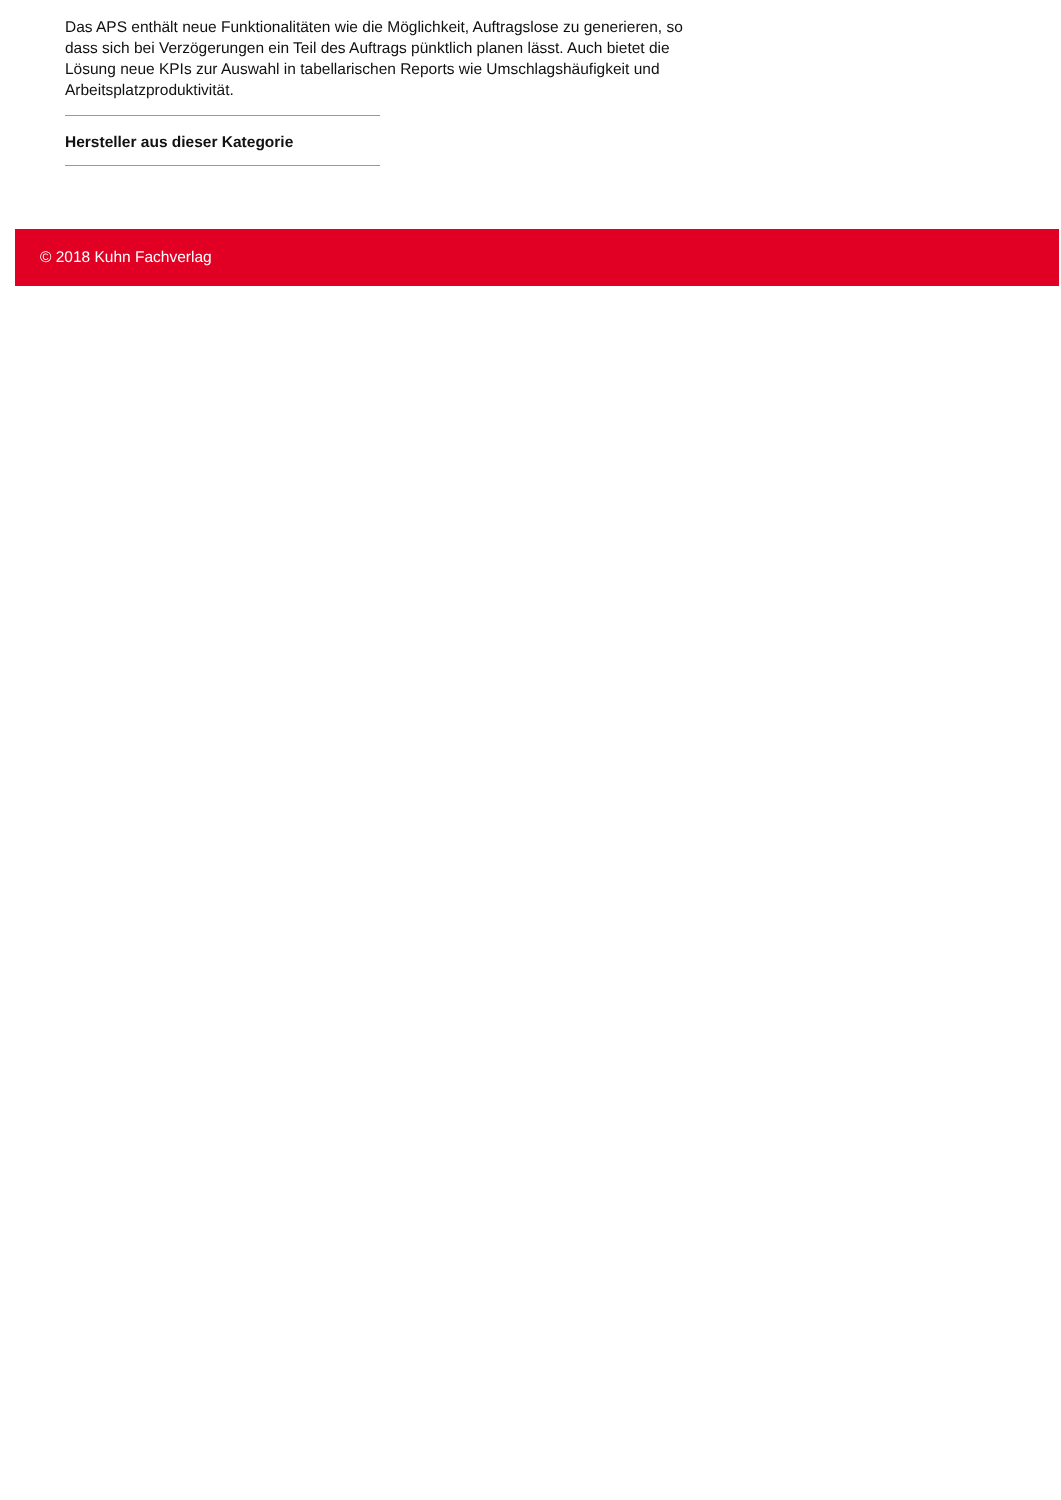Das APS enthält neue Funktionalitäten wie die Möglichkeit, Auftragslose zu generieren, so dass sich bei Verzögerungen ein Teil des Auftrags pünktlich planen lässt. Auch bietet die Lösung neue KPIs zur Auswahl in tabellarischen Reports wie Umschlagshäufigkeit und Arbeitsplatzproduktivität.
Hersteller aus dieser Kategorie
© 2018 Kuhn Fachverlag